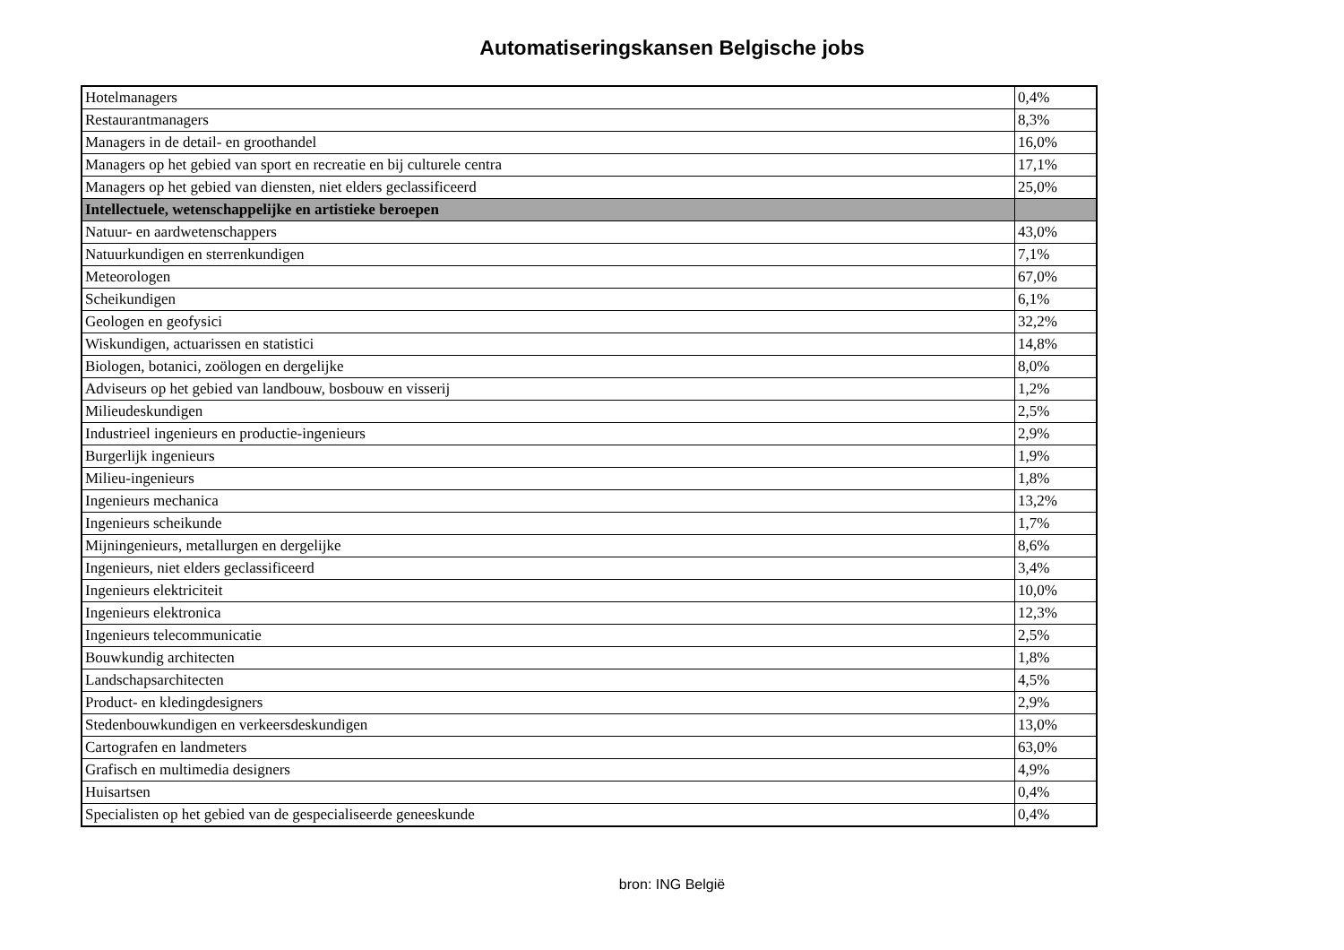Automatiseringskansen Belgische jobs
| Hotelmanagers | 0,4% |
| Restaurantmanagers | 8,3% |
| Managers in de detail- en groothandel | 16,0% |
| Managers op het gebied van sport en recreatie en bij culturele centra | 17,1% |
| Managers op het gebied van diensten, niet elders geclassificeerd | 25,0% |
| Intellectuele, wetenschappelijke en artistieke beroepen | |
| Natuur- en aardwetenschappers | 43,0% |
| Natuurkundigen en sterrenkundigen | 7,1% |
| Meteorologen | 67,0% |
| Scheikundigen | 6,1% |
| Geologen en geofysici | 32,2% |
| Wiskundigen, actuarissen en statistici | 14,8% |
| Biologen, botanici, zoölogen en dergelijke | 8,0% |
| Adviseurs op het gebied van landbouw, bosbouw en visserij | 1,2% |
| Milieudeskundigen | 2,5% |
| Industrieel ingenieurs en productie-ingenieurs | 2,9% |
| Burgerlijk ingenieurs | 1,9% |
| Milieu-ingenieurs | 1,8% |
| Ingenieurs mechanica | 13,2% |
| Ingenieurs scheikunde | 1,7% |
| Mijningenieurs, metallurgen en dergelijke | 8,6% |
| Ingenieurs, niet elders geclassificeerd | 3,4% |
| Ingenieurs elektriciteit | 10,0% |
| Ingenieurs elektronica | 12,3% |
| Ingenieurs telecommunicatie | 2,5% |
| Bouwkundig architecten | 1,8% |
| Landschapsarchitecten | 4,5% |
| Product- en kledingdesigners | 2,9% |
| Stedenbouwkundigen en verkeersdeskundigen | 13,0% |
| Cartografen en landmeters | 63,0% |
| Grafisch en multimedia designers | 4,9% |
| Huisartsen | 0,4% |
| Specialisten op het gebied van de gespecialiseerde geneeskunde | 0,4% |
bron: ING België